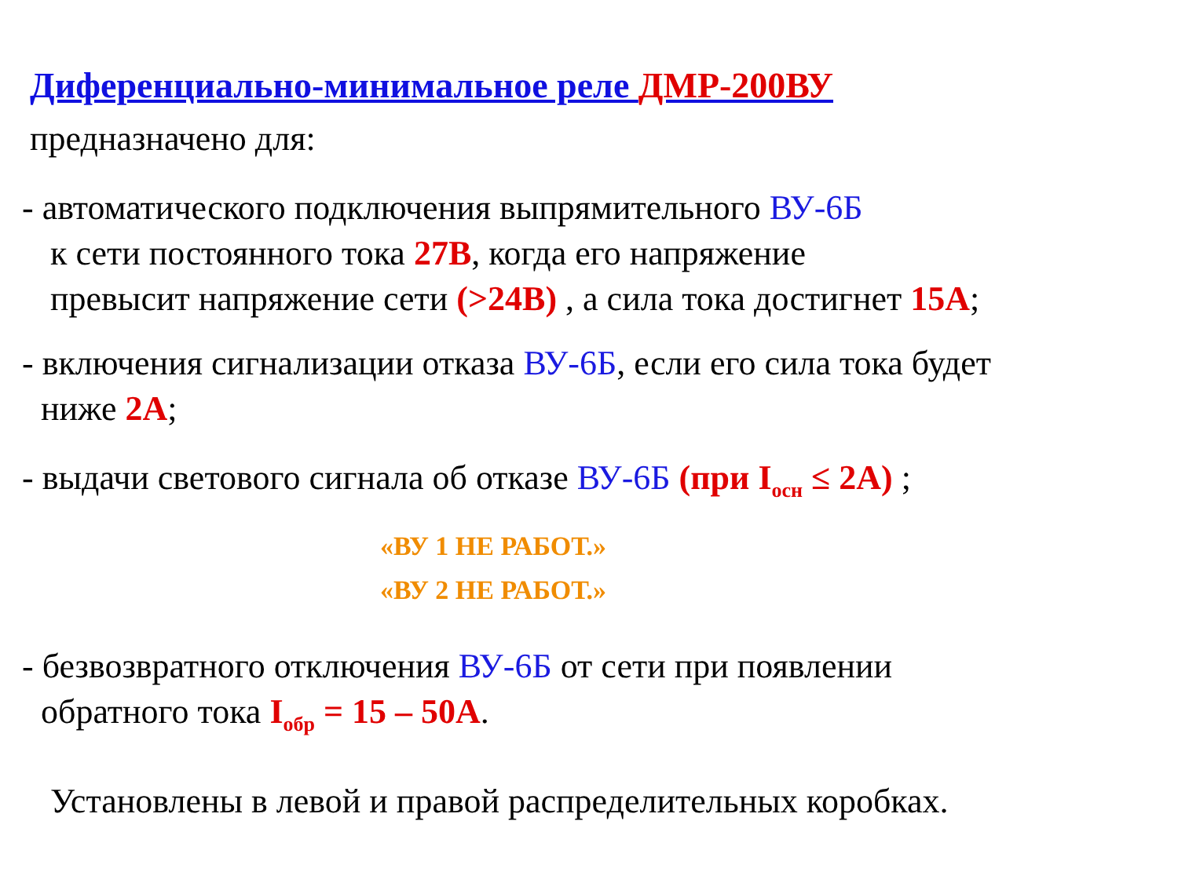Диференциально-минимальное реле ДМР-200ВУ
предназначено для:
- автоматического подключения выпрямительного ВУ-6Б
к сети постоянного тока 27В, когда его напряжение
превысит напряжение сети (>24В) , а сила тока достигнет 15А;
- включения сигнализации отказа ВУ-6Б, если его сила тока будет
ниже 2А;
- выдачи светового сигнала об отказе ВУ-6Б (при I<sub>осн</sub> ≤ 2А) ;
«ВУ 1 НЕ РАБОТ.»
«ВУ 2 НЕ РАБОТ.»
- безвозвратного отключения ВУ-6Б от сети при появлении
обратного тока I<sub>обр</sub> = 15 – 50А.
Установлены в левой и правой распределительных коробках.